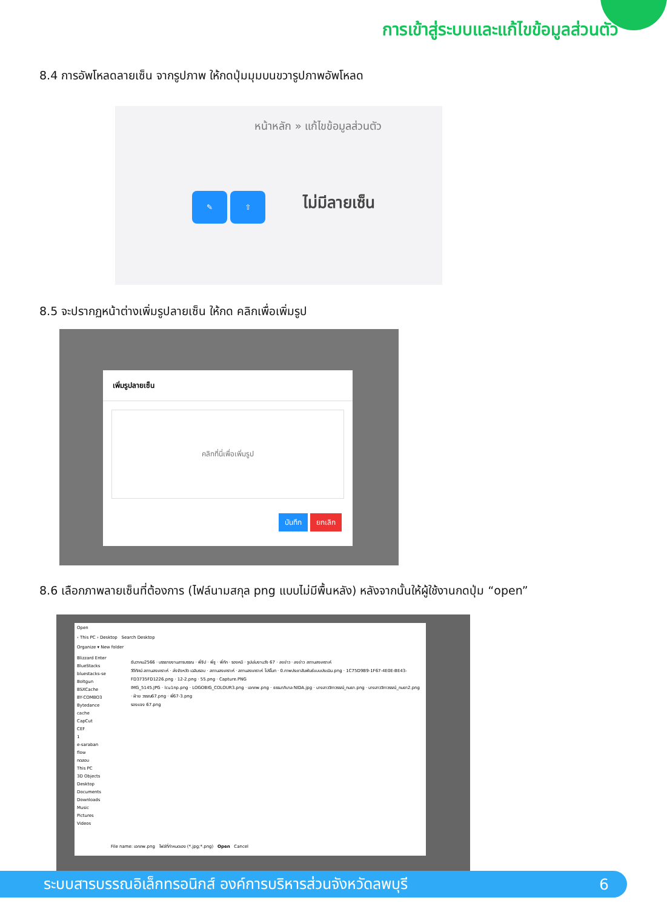การเข้าสู่ระบบและแก้ไขข้อมูลส่วนตัว
8.4 การอัพโหลดลายเซ็น จากรูปภาพ ให้กดปุ่มมุมบนขวารูปภาพอัพโหลด
หน้าหลัก » แก้ไขข้อมูลส่วนตัว
✎ ⇧ ไม่มีลายเซ็น
8.5 จะปรากฏหน้าต่างเพิ่มรูปลายเซ็น ให้กด คลิกเพื่อเพิ่มรูป
เพิ่มรูปลายเซ็น
คลิกที่นี่เพื่อเพิ่มรูป
บันทึก ยกเลิก
8.6 เลือกภาพลายเซ็นที่ต้องการ (ไฟล์นามสกุล png แบบไม่มีพื้นหลัง) หลังจากนั้นให้ผู้ใช้งานกดปุ่ม “open”
Open
› This PC › Desktop Search Desktop
Organize ▾ New folder
Blizzard Enter
BlueStacks
bluestacks-se
Boltgun
BSXCache
BY-COMBO3
Bytedance
cache
CapCut
CEF
1
e-saraban
flow
ทดสอบ
This PC
3D Objects
Desktop
Documents
Downloads
Music
Pictures
Videos
ธันวาคม2566 · บรรยายงานสารบรรณ · พี่จีป · พี่ชู · พี่กัก · รองหมี · รูปเล่มงานวัง 67 · ลงข่าว · ลงข่าว สถานสงเคราะห์
วีดีทัศน์ สถานสงเคราะห์ · ส่งจังหวัด เฉลิมรอบ · สถานสงเคราะห์ · สถานสงเคราะห์ โปร์โมท · 0.ภาพประชาสัมพันธ์แบบประเมิน.png · 1C75D9B9-1F67-4E0E-BE43-FD3735FD1226.png · 12-2.png · 55.png · Capture.PNG
IMG_5145.JPG · lcu1np.png · LOGOBIG_COLOUR3.png · เอกภพ.png · ธรรมาภิบาล NIDA.jpg · นางสาววิภาวรรณ์_กมยา.png · นางสาววิภาวรรณ์_กมยา2.png · ฝ่าย วรรณ67.png · พี่67-3.png
รองแจง 67.png
File name: เอกภพ.png ไฟล์ที่กำหนดเอง (*.jpg;*.png) Open Cancel
ระบบสารบรรณอิเล็กทรอนิกส์ องค์การบริหารส่วนจังหวัดลพบุรี 6